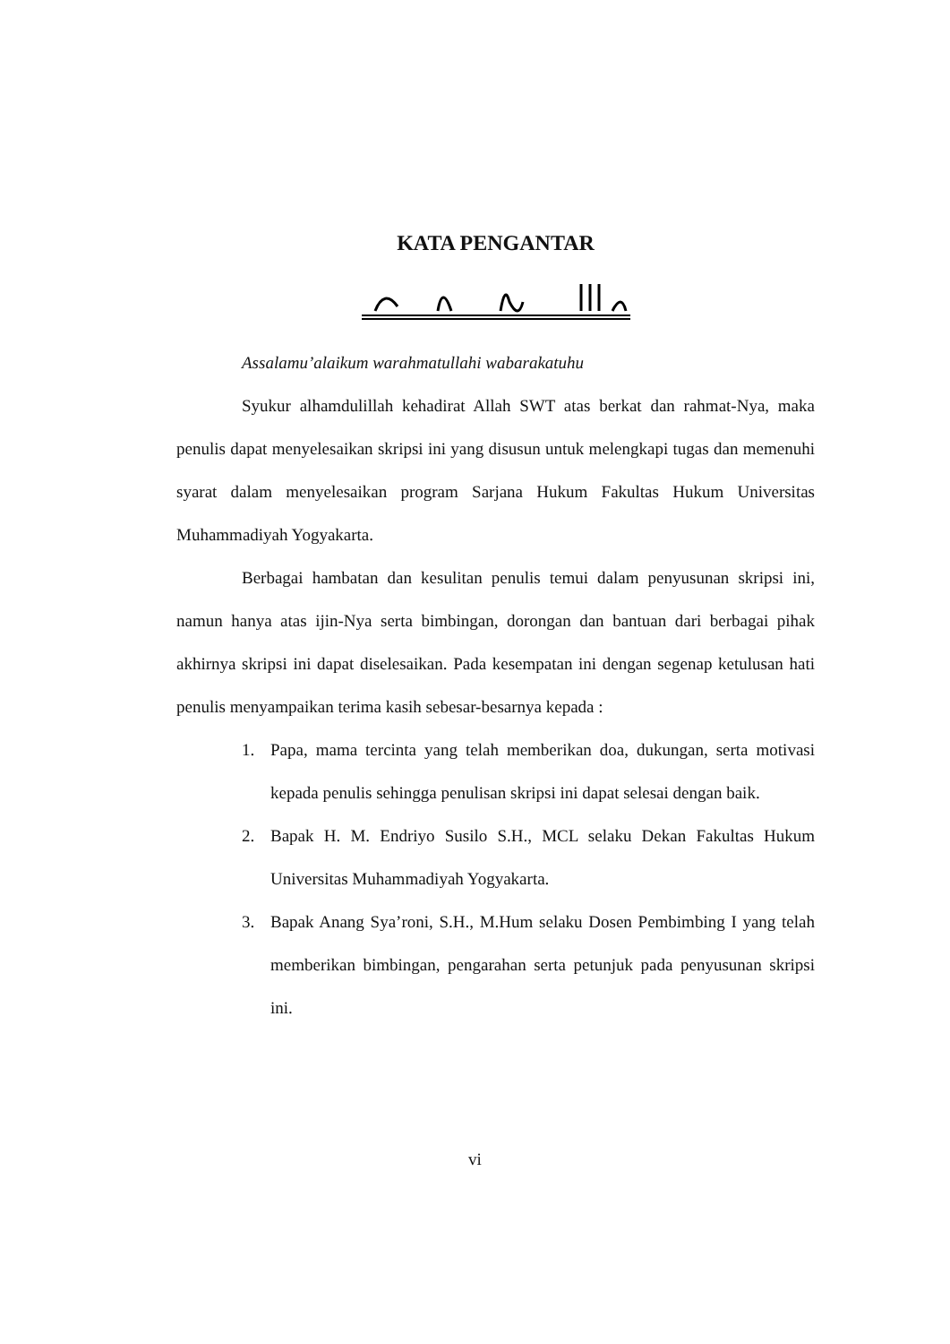KATA PENGANTAR
Assalamu’alaikum warahmatullahi wabarakatuhu
Syukur alhamdulillah kehadirat Allah SWT atas berkat dan rahmat-Nya, maka penulis dapat menyelesaikan skripsi ini yang disusun untuk melengkapi tugas dan memenuhi syarat dalam menyelesaikan program Sarjana Hukum Fakultas Hukum Universitas Muhammadiyah Yogyakarta.
Berbagai hambatan dan kesulitan penulis temui dalam penyusunan skripsi ini, namun hanya atas ijin-Nya serta bimbingan, dorongan dan bantuan dari berbagai pihak akhirnya skripsi ini dapat diselesaikan. Pada kesempatan ini dengan segenap ketulusan hati penulis menyampaikan terima kasih sebesar-besarnya kepada :
1. Papa, mama tercinta yang telah memberikan doa, dukungan, serta motivasi kepada penulis sehingga penulisan skripsi ini dapat selesai dengan baik.
2. Bapak H. M. Endriyo Susilo S.H., MCL selaku Dekan Fakultas Hukum Universitas Muhammadiyah Yogyakarta.
3. Bapak Anang Sya’roni, S.H., M.Hum selaku Dosen Pembimbing I yang telah memberikan bimbingan, pengarahan serta petunjuk pada penyusunan skripsi ini.
vi